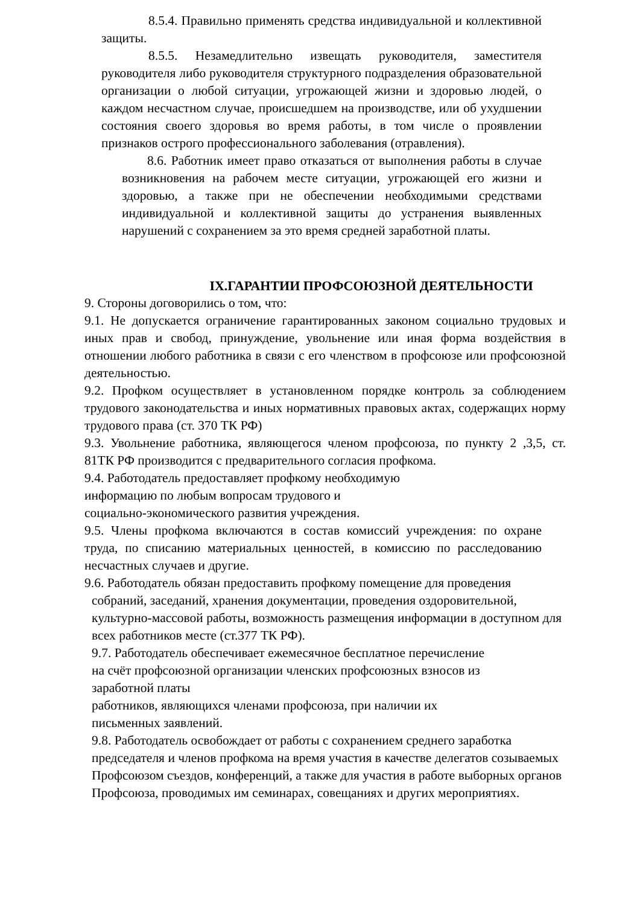8.5.4. Правильно применять средства индивидуальной и коллективной защиты.
8.5.5. Незамедлительно извещать руководителя, заместителя руководителя либо руководителя структурного подразделения образовательной организации о любой ситуации, угрожающей жизни и здоровью людей, о каждом несчастном случае, происшедшем на производстве, или об ухудшении состояния своего здоровья во время работы, в том числе о проявлении признаков острого профессионального заболевания (отравления).
8.6. Работник имеет право отказаться от выполнения работы в случае возникновения на рабочем месте ситуации, угрожающей его жизни и здоровью, а также при не обеспечении необходимыми средствами индивидуальной и коллективной защиты до устранения выявленных нарушений с сохранением за это время средней заработной платы.
IX.ГАРАНТИИ ПРОФСОЮЗНОЙ ДЕЯТЕЛЬНОСТИ
9. Стороны договорились о том, что:
9.1. Не допускается ограничение гарантированных законом социально трудовых и иных прав и свобод, принуждение, увольнение или иная форма воздействия в отношении любого работника в связи с его членством в профсоюзе или профсоюзной деятельностью.
9.2. Профком осуществляет в установленном порядке контроль за соблюдением трудового законодательства и иных нормативных правовых актах, содержащих норму трудового права (ст. 370 ТК РФ)
9.3. Увольнение работника, являющегося членом профсоюза, по пункту 2 ,3,5, ст. 81ТК РФ производится с предварительного согласия профкома.
9.4. Работодатель предоставляет профкому необходимую
информацию по любым вопросам трудового и
социально-экономического развития учреждения.
9.5. Члены профкома включаются в состав комиссий учреждения: по охране труда, по списанию материальных ценностей, в комиссию по расследованию несчастных случаев и другие.
9.6. Работодатель обязан предоставить профкому помещение для проведения
собраний, заседаний, хранения документации, проведения оздоровительной, культурно-массовой работы, возможность размещения информации в доступном для всех работников месте (ст.377 ТК РФ).
9.7. Работодатель обеспечивает ежемесячное бесплатное перечисление
на счёт профсоюзной организации членских профсоюзных взносов из
заработной платы
работников, являющихся членами профсоюза, при наличии их
письменных заявлений.
9.8. Работодатель освобождает от работы с сохранением среднего заработка председателя и членов профкома на время участия в качестве делегатов созываемых Профсоюзом съездов, конференций, а также для участия в работе выборных органов Профсоюза, проводимых им семинарах, совещаниях и других мероприятиях.